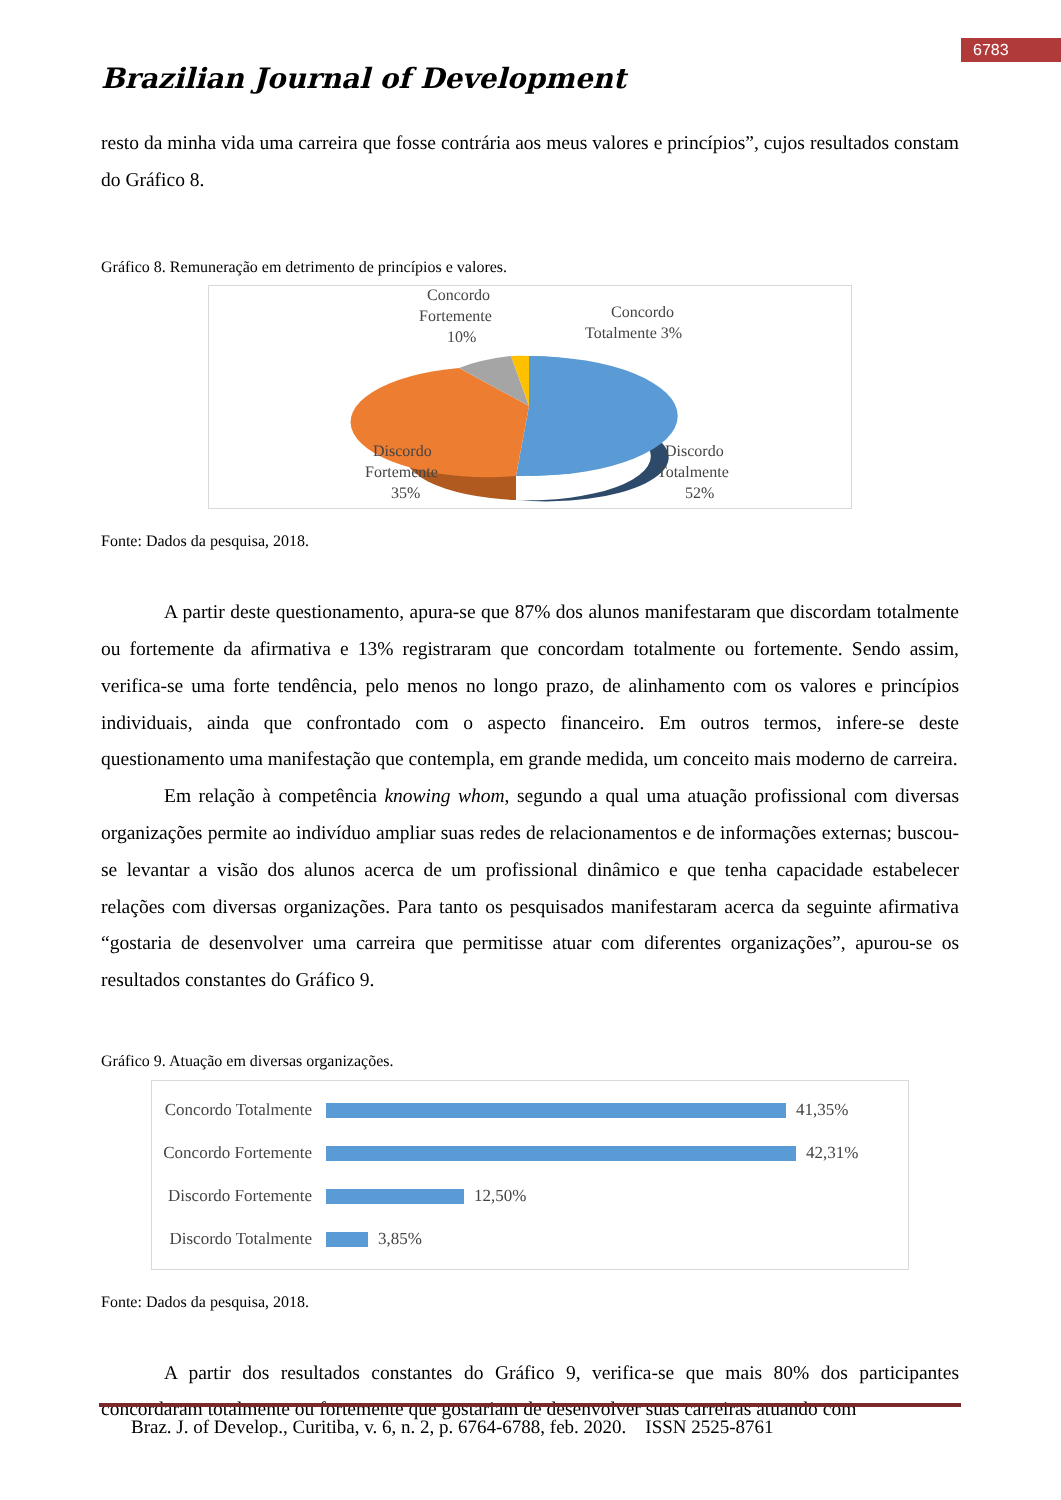6783
Brazilian Journal of Development
resto da minha vida uma carreira que fosse contrária aos meus valores e princípios”, cujos resultados constam do Gráfico 8.
Gráfico 8. Remuneração em detrimento de princípios e valores.
Concordo
Fortemente
10%
Concordo
Totalmente 3%
Discordo
Fortemente
35%
Discordo
Totalmente
52%
Fonte: Dados da pesquisa, 2018.
A partir deste questionamento, apura-se que 87% dos alunos manifestaram que discordam totalmente ou fortemente da afirmativa e 13% registraram que concordam totalmente ou fortemente. Sendo assim, verifica-se uma forte tendência, pelo menos no longo prazo, de alinhamento com os valores e princípios individuais, ainda que confrontado com o aspecto financeiro. Em outros termos, infere-se deste questionamento uma manifestação que contempla, em grande medida, um conceito mais moderno de carreira.
Em relação à competência knowing whom, segundo a qual uma atuação profissional com diversas organizações permite ao indivíduo ampliar suas redes de relacionamentos e de informações externas; buscou-se levantar a visão dos alunos acerca de um profissional dinâmico e que tenha capacidade estabelecer relações com diversas organizações. Para tanto os pesquisados manifestaram acerca da seguinte afirmativa “gostaria de desenvolver uma carreira que permitisse atuar com diferentes organizações”, apurou-se os resultados constantes do Gráfico 9.
Gráfico 9. Atuação em diversas organizações.
Concordo Totalmente 41,35%
Concordo Fortemente 42,31%
Discordo Fortemente 12,50%
Discordo Totalmente 3,85%
Fonte: Dados da pesquisa, 2018.
A partir dos resultados constantes do Gráfico 9, verifica-se que mais 80% dos participantes concordaram totalmente ou fortemente que gostariam de desenvolver suas carreiras atuando com
Braz. J. of Develop., Curitiba, v. 6, n. 2, p. 6764-6788, feb. 2020. ISSN 2525-8761